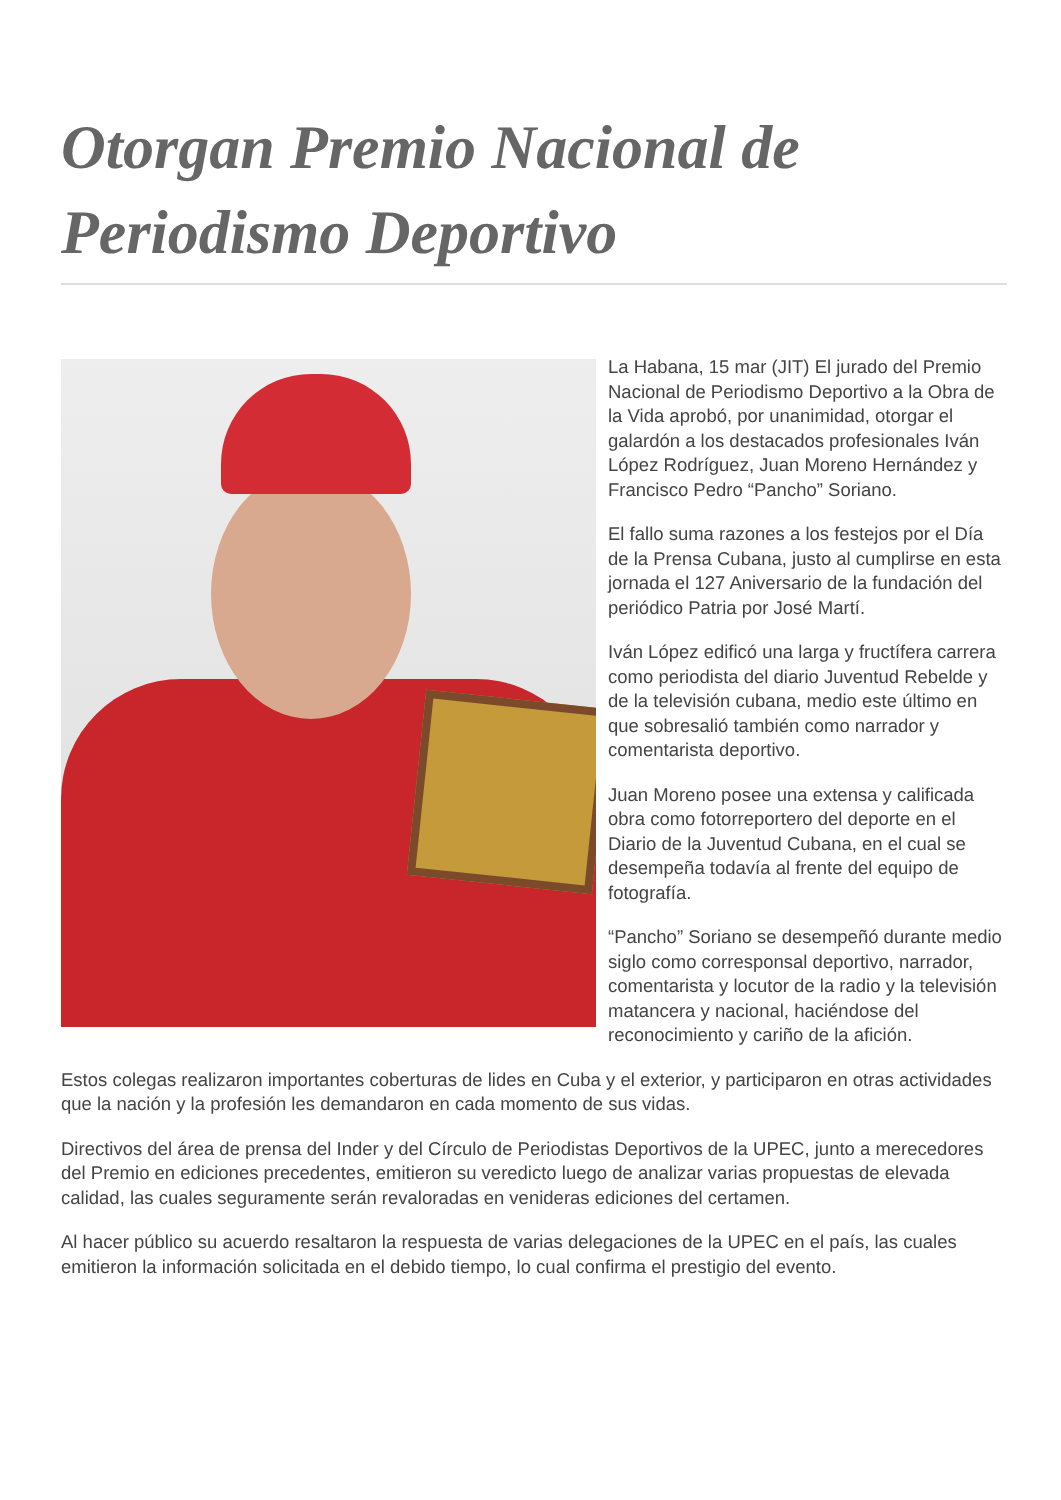Otorgan Premio Nacional de Periodismo Deportivo
La Habana, 15 mar (JIT) El jurado del Premio Nacional de Periodismo Deportivo a la Obra de la Vida aprobó, por unanimidad, otorgar el galardón a los destacados profesionales Iván López Rodríguez, Juan Moreno Hernández y Francisco Pedro “Pancho” Soriano.
El fallo suma razones a los festejos por el Día de la Prensa Cubana, justo al cumplirse en esta jornada el 127 Aniversario de la fundación del periódico Patria por José Martí.
Iván López edificó una larga y fructífera carrera como periodista del diario Juventud Rebelde y de la televisión cubana, medio este último en que sobresalió también como narrador y comentarista deportivo.
Juan Moreno posee una extensa y calificada obra como fotorreportero del deporte en el Diario de la Juventud Cubana, en el cual se desempeña todavía al frente del equipo de fotografía.
“Pancho” Soriano se desempeñó durante medio siglo como corresponsal deportivo, narrador, comentarista y locutor de la radio y la televisión matancera y nacional, haciéndose del reconocimiento y cariño de la afición.
Estos colegas realizaron importantes coberturas de lides en Cuba y el exterior, y participaron en otras actividades que la nación y la profesión les demandaron en cada momento de sus vidas.
Directivos del área de prensa del Inder y del Círculo de Periodistas Deportivos de la UPEC, junto a merecedores del Premio en ediciones precedentes, emitieron su veredicto luego de analizar varias propuestas de elevada calidad, las cuales seguramente serán revaloradas en venideras ediciones del certamen.
Al hacer público su acuerdo resaltaron la respuesta de varias delegaciones de la UPEC en el país, las cuales emitieron la información solicitada en el debido tiempo, lo cual confirma el prestigio del evento.